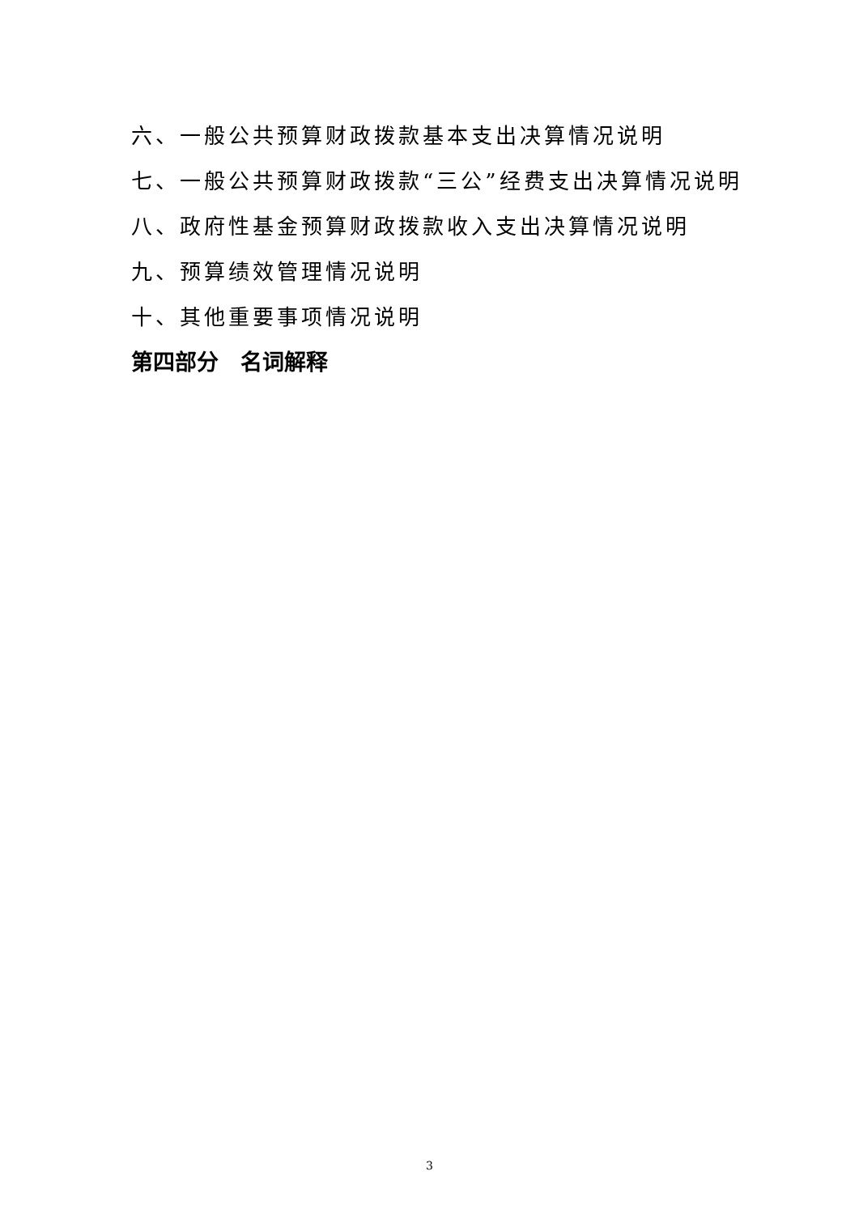六、一般公共预算财政拨款基本支出决算情况说明
七、一般公共预算财政拨款“三公”经费支出决算情况说明
八、政府性基金预算财政拨款收入支出决算情况说明
九、预算绩效管理情况说明
十、其他重要事项情况说明
第四部分　名词解释
3